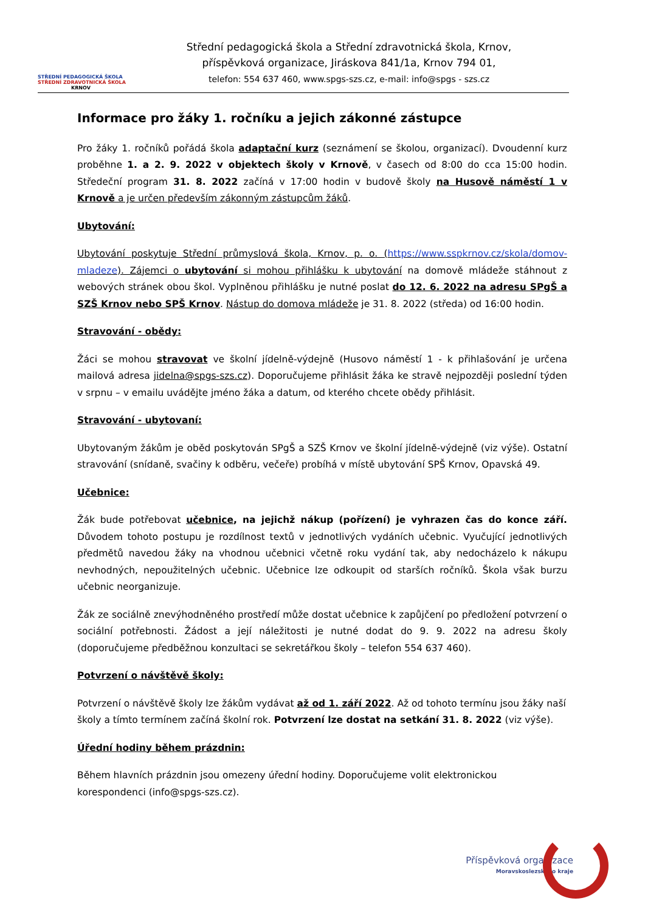STŘEDNÍ PEDAGOGICKÁ ŠKOLA
STŘEDNÍ ZDRAVOTNICKÁ ŠKOLA
KRNOV
Střední pedagogická škola a Střední zdravotnická škola, Krnov,
příspěvková organizace, Jiráskova 841/1a, Krnov 794 01,
telefon: 554 637 460, www.spgs-szs.cz, e-mail: info@spgs - szs.cz
Informace pro žáky 1. ročníku a jejich zákonné zástupce
Pro žáky 1. ročníků pořádá škola adaptační kurz (seznámení se školou, organizací). Dvoudenní kurz proběhne 1. a 2. 9. 2022 v objektech školy v Krnově, v časech od 8:00 do cca 15:00 hodin. Středeční program 31. 8. 2022 začíná v 17:00 hodin v budově školy na Husově náměstí 1 v Krnově a je určen především zákonným zástupcům žáků.
Ubytování:
Ubytování poskytuje Střední průmyslová škola, Krnov, p. o. (https://www.sspkrnov.cz/skola/domov-mladeze). Zájemci o ubytování si mohou přihlášku k ubytování na domově mládeže stáhnout z webových stránek obou škol. Vyplněnou přihlášku je nutné poslat do 12. 6. 2022 na adresu SPgŠ a SZŠ Krnov nebo SPŠ Krnov. Nástup do domova mládeže je 31. 8. 2022 (středa) od 16:00 hodin.
Stravování - obědy:
Žáci se mohou stravovat ve školní jídelně-výdejně (Husovo náměstí 1 - k přihlašování je určena mailová adresa jidelna@spgs-szs.cz). Doporučujeme přihlásit žáka ke stravě nejpozději poslední týden v srpnu – v emailu uvádějte jméno žáka a datum, od kterého chcete obědy přihlásit.
Stravování - ubytovaní:
Ubytovaným žákům je oběd poskytován SPgŠ a SZŠ Krnov ve školní jídelně-výdejně (viz výše). Ostatní stravování (snídaně, svačiny k odběru, večeře) probíhá v místě ubytování SPŠ Krnov, Opavská 49.
Učebnice:
Žák bude potřebovat učebnice, na jejichž nákup (pořízení) je vyhrazen čas do konce září. Důvodem tohoto postupu je rozdílnost textů v jednotlivých vydáních učebnic. Vyučující jednotlivých předmětů navedou žáky na vhodnou učebnici včetně roku vydání tak, aby nedocházelo k nákupu nevhodných, nepoužitelných učebnic. Učebnice lze odkoupit od starších ročníků. Škola však burzu učebnic neorganizuje.
Žák ze sociálně znevýhodněného prostředí může dostat učebnice k zapůjčení po předložení potvrzení o sociální potřebnosti. Žádost a její náležitosti je nutné dodat do 9. 9. 2022 na adresu školy (doporučujeme předběžnou konzultaci se sekretářkou školy – telefon 554 637 460).
Potvrzení o návštěvě školy:
Potvrzení o návštěvě školy lze žákům vydávat až od 1. září 2022. Až od tohoto termínu jsou žáky naší školy a tímto termínem začíná školní rok. Potvrzení lze dostat na setkání 31. 8. 2022 (viz výše).
Úřední hodiny během prázdnin:
Během hlavních prázdnin jsou omezeny úřední hodiny. Doporučujeme volit elektronickou korespondenci (info@spgs-szs.cz).
Příspěvková organizace
Moravskoslezského kraje